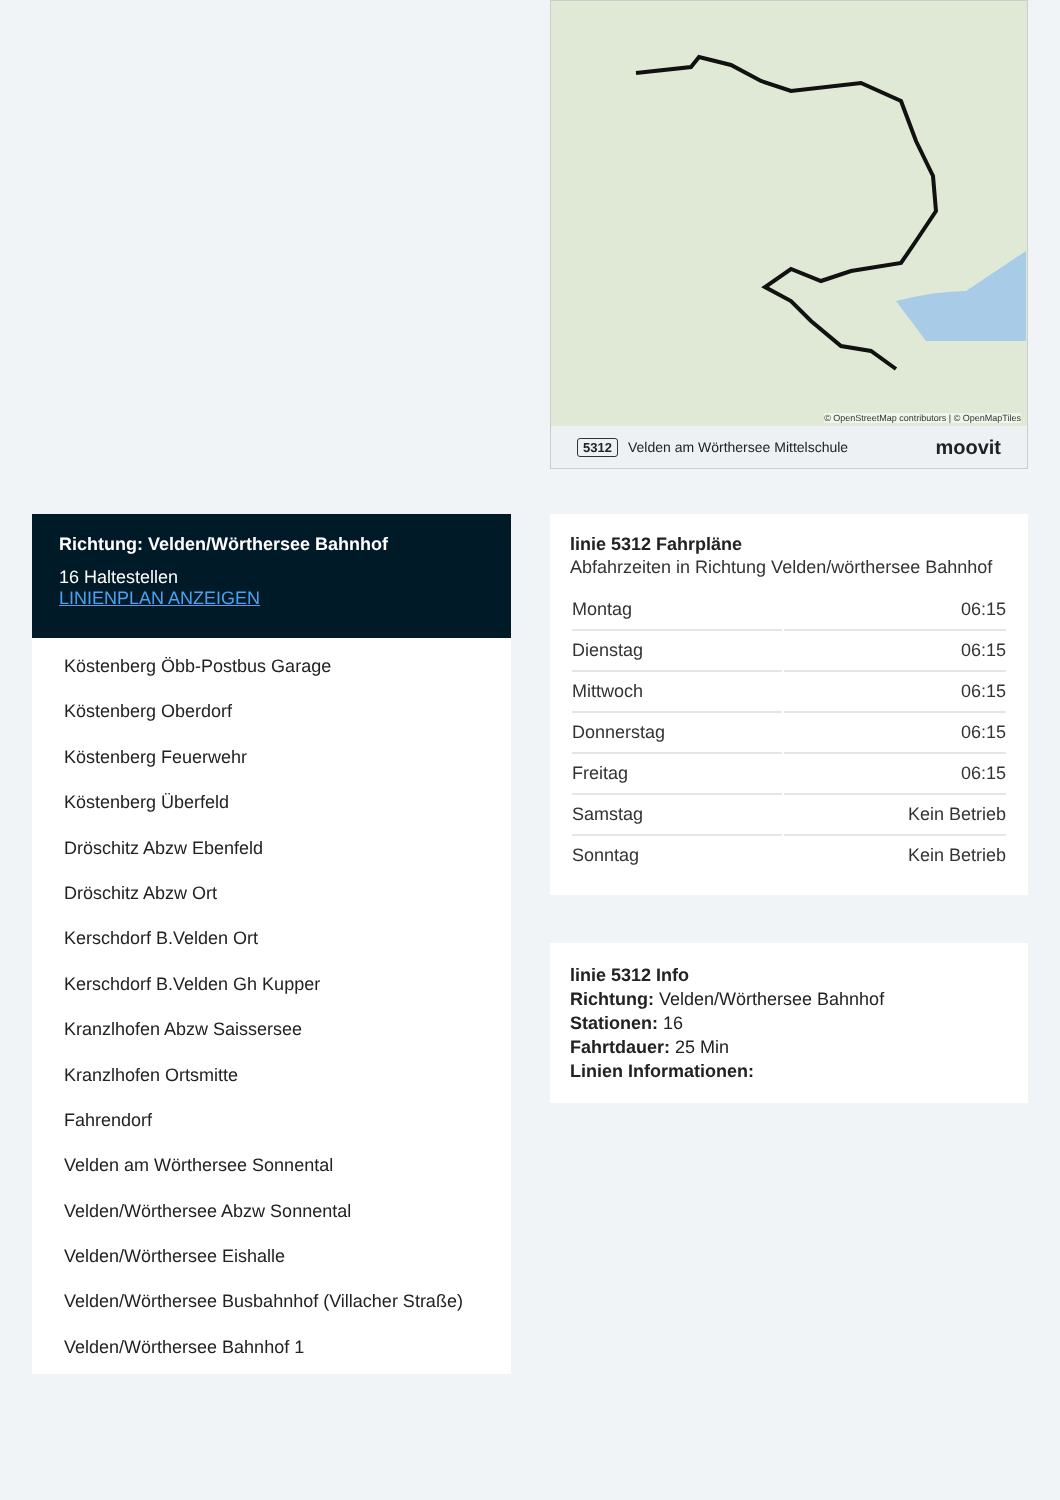Richtung: Velden/Wörthersee Bahnhof
16 Haltestellen
LINIENPLAN ANZEIGEN
Köstenberg Öbb-Postbus Garage
Köstenberg Oberdorf
Köstenberg Feuerwehr
Köstenberg Überfeld
Dröschitz Abzw Ebenfeld
Dröschitz Abzw Ort
Kerschdorf B.Velden Ort
Kerschdorf B.Velden Gh Kupper
Kranzlhofen Abzw Saissersee
Kranzlhofen Ortsmitte
Fahrendorf
Velden am Wörthersee Sonnental
Velden/Wörthersee Abzw Sonnental
Velden/Wörthersee Eishalle
Velden/Wörthersee Busbahnhof (Villacher Straße)
Velden/Wörthersee Bahnhof 1
© OpenStreetMap contributors | © OpenMapTiles
5312 Velden am Wörthersee Mittelschule moovit
linie 5312 Fahrpläne
Abfahrzeiten in Richtung Velden/wörthersee Bahnhof
| Montag | 06:15 |
| Dienstag | 06:15 |
| Mittwoch | 06:15 |
| Donnerstag | 06:15 |
| Freitag | 06:15 |
| Samstag | Kein Betrieb |
| Sonntag | Kein Betrieb |
linie 5312 Info
Richtung: Velden/Wörthersee Bahnhof
Stationen: 16
Fahrtdauer: 25 Min
Linien Informationen: